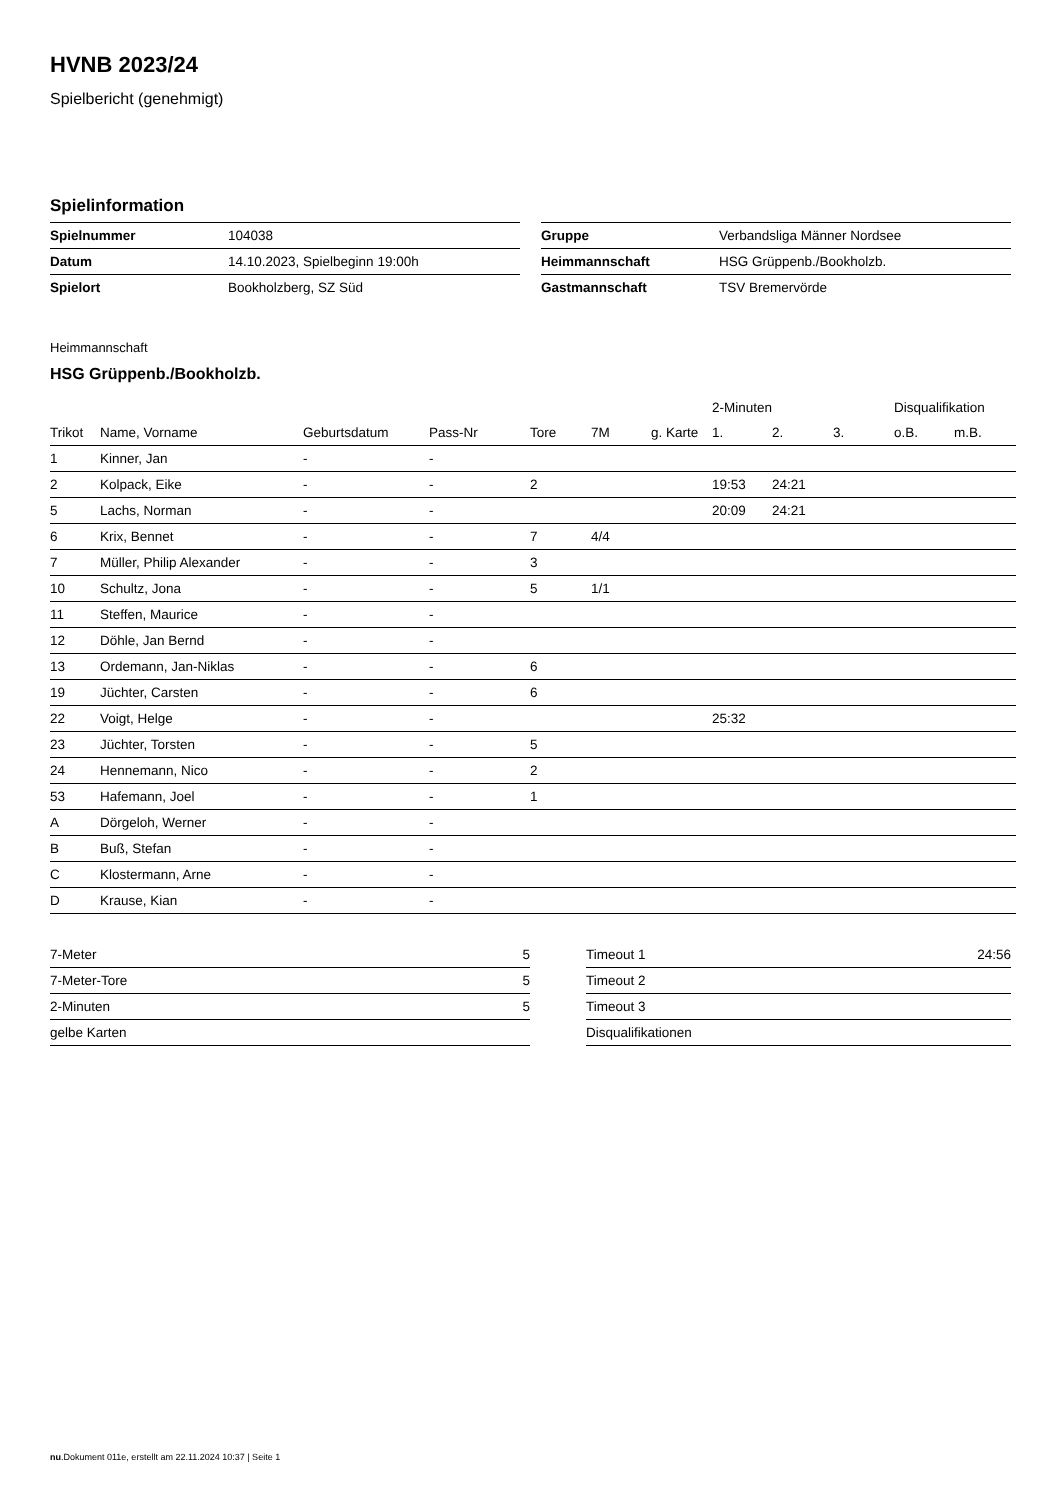HVNB 2023/24
Spielbericht (genehmigt)
Spielinformation
| Spielnummer | 104038 |
| Datum | 14.10.2023, Spielbeginn 19:00h |
| Spielort | Bookholzberg, SZ Süd |
| Gruppe | Verbandsliga Männer Nordsee |
| Heimmannschaft | HSG Grüppenb./Bookholzb. |
| Gastmannschaft | TSV Bremervörde |
Heimmannschaft
HSG Grüppenb./Bookholzb.
| | | | | | | | 2-Minuten | | | Disqualifikation | |
| --- | --- | --- | --- | --- | --- | --- | --- | --- | --- | --- | --- |
| Trikot | Name, Vorname | Geburtsdatum | Pass-Nr | Tore | 7M | g. Karte | 1. | 2. | 3. | o.B. | m.B. |
| 1 | Kinner, Jan | - | - | | | | | | | | |
| 2 | Kolpack, Eike | - | - | 2 | | | 19:53 | 24:21 | | | |
| 5 | Lachs, Norman | - | - | | | | 20:09 | 24:21 | | | |
| 6 | Krix, Bennet | - | - | 7 | 4/4 | | | | | | |
| 7 | Müller, Philip Alexander | - | - | 3 | | | | | | | |
| 10 | Schultz, Jona | - | - | 5 | 1/1 | | | | | | |
| 11 | Steffen, Maurice | - | - | | | | | | | | |
| 12 | Döhle, Jan Bernd | - | - | | | | | | | | |
| 13 | Ordemann, Jan-Niklas | - | - | 6 | | | | | | | |
| 19 | Jüchter, Carsten | - | - | 6 | | | | | | | |
| 22 | Voigt, Helge | - | - | | | | 25:32 | | | | |
| 23 | Jüchter, Torsten | - | - | 5 | | | | | | | |
| 24 | Hennemann, Nico | - | - | 2 | | | | | | | |
| 53 | Hafemann, Joel | - | - | 1 | | | | | | | |
| A | Dörgeloh, Werner | - | - | | | | | | | | |
| B | Buß, Stefan | - | - | | | | | | | | |
| C | Klostermann, Arne | - | - | | | | | | | | |
| D | Krause, Kian | - | - | | | | | | | | |
| 7-Meter | 5 |
| 7-Meter-Tore | 5 |
| 2-Minuten | 5 |
| gelbe Karten | |
| Timeout 1 | 24:56 |
| Timeout 2 | |
| Timeout 3 | |
| Disqualifikationen | |
nu.Dokument 011e, erstellt am 22.11.2024 10:37 | Seite 1